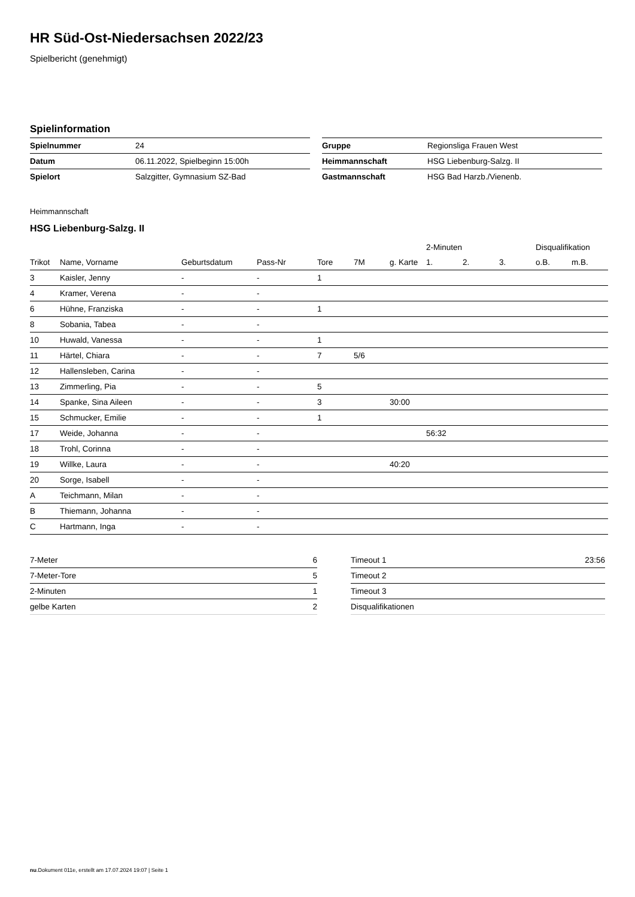HR Süd-Ost-Niedersachsen 2022/23
Spielbericht (genehmigt)
Spielinformation
| Spielnummer | 24 |
| Datum | 06.11.2022, Spielbeginn 15:00h |
| Spielort | Salzgitter, Gymnasium SZ-Bad |
| Gruppe | Regionsliga Frauen West |
| Heimmannschaft | HSG Liebenburg-Salzg. II |
| Gastmannschaft | HSG Bad Harzb./Vienenb. |
Heimmannschaft
HSG Liebenburg-Salzg. II
| | | | | | | | | 2-Minuten | | | Disqualifikation | |
| --- | --- | --- | --- | --- | --- | --- | --- | --- | --- | --- | --- | --- |
| Trikot | Name, Vorname | Geburtsdatum | Pass-Nr | Tore | 7M | g. Karte | | 1. | 2. | 3. | o.B. | m.B. |
| 3 | Kaisler, Jenny | - | - | 1 | | | | | | | | |
| 4 | Kramer, Verena | - | - | | | | | | | | | |
| 6 | Hühne, Franziska | - | - | 1 | | | | | | | | |
| 8 | Sobania, Tabea | - | - | | | | | | | | | |
| 10 | Huwald, Vanessa | - | - | 1 | | | | | | | | |
| 11 | Härtel, Chiara | - | - | 7 | 5/6 | | | | | | | |
| 12 | Hallensleben, Carina | - | - | | | | | | | | | |
| 13 | Zimmerling, Pia | - | - | 5 | | | | | | | | |
| 14 | Spanke, Sina Aileen | - | - | 3 | | 30:00 | | | | | | |
| 15 | Schmucker, Emilie | - | - | 1 | | | | | | | | |
| 17 | Weide, Johanna | - | - | | | | | 56:32 | | | | |
| 18 | Trohl, Corinna | - | - | | | | | | | | | |
| 19 | Willke, Laura | - | - | | | 40:20 | | | | | | |
| 20 | Sorge, Isabell | - | - | | | | | | | | | |
| A | Teichmann, Milan | - | - | | | | | | | | | |
| B | Thiemann, Johanna | - | - | | | | | | | | | |
| C | Hartmann, Inga | - | - | | | | | | | | | |
| 7-Meter | 6 |
| 7-Meter-Tore | 5 |
| 2-Minuten | 1 |
| gelbe Karten | 2 |
| Timeout 1 | 23:56 |
| Timeout 2 | |
| Timeout 3 | |
| Disqualifikationen | |
nu.Dokument 011e, erstellt am 17.07.2024 19:07 | Seite 1